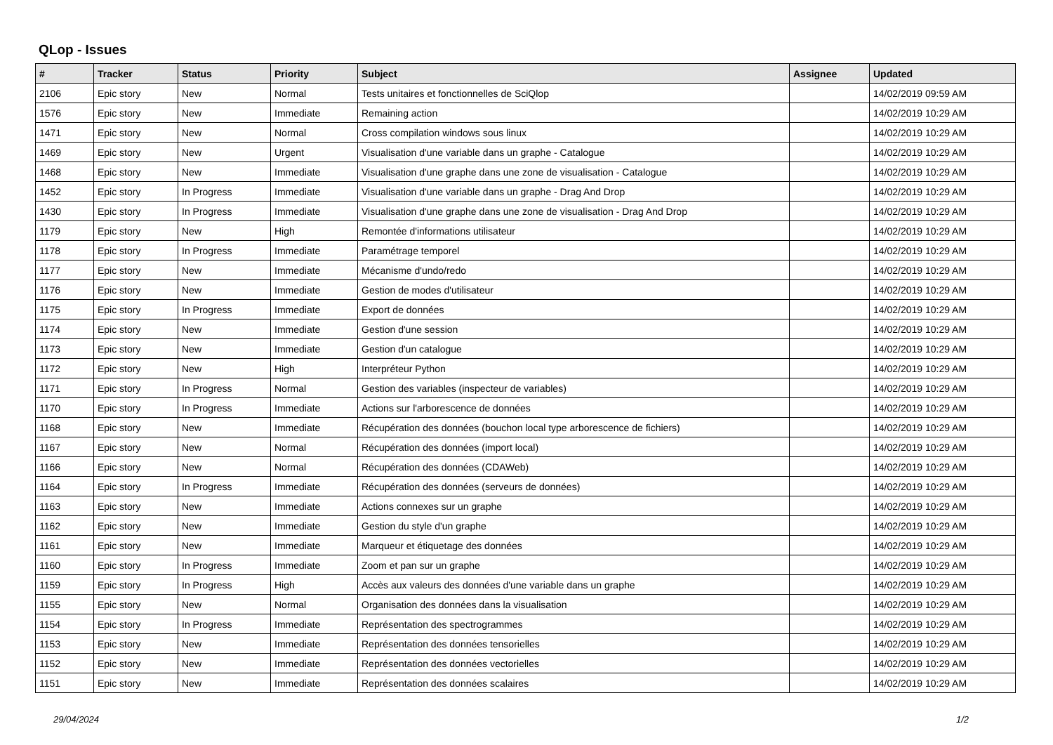QLop - Issues
| # | Tracker | Status | Priority | Subject | Assignee | Updated |
| --- | --- | --- | --- | --- | --- | --- |
| 2106 | Epic story | New | Normal | Tests unitaires et fonctionnelles de SciQlop | | 14/02/2019 09:59 AM |
| 1576 | Epic story | New | Immediate | Remaining action | | 14/02/2019 10:29 AM |
| 1471 | Epic story | New | Normal | Cross compilation windows sous linux | | 14/02/2019 10:29 AM |
| 1469 | Epic story | New | Urgent | Visualisation d'une variable dans un graphe - Catalogue | | 14/02/2019 10:29 AM |
| 1468 | Epic story | New | Immediate | Visualisation d'une graphe dans une zone de visualisation - Catalogue | | 14/02/2019 10:29 AM |
| 1452 | Epic story | In Progress | Immediate | Visualisation d'une variable dans un graphe - Drag And Drop | | 14/02/2019 10:29 AM |
| 1430 | Epic story | In Progress | Immediate | Visualisation d'une graphe dans une zone de visualisation - Drag And Drop | | 14/02/2019 10:29 AM |
| 1179 | Epic story | New | High | Remontée d'informations utilisateur | | 14/02/2019 10:29 AM |
| 1178 | Epic story | In Progress | Immediate | Paramétrage temporel | | 14/02/2019 10:29 AM |
| 1177 | Epic story | New | Immediate | Mécanisme d'undo/redo | | 14/02/2019 10:29 AM |
| 1176 | Epic story | New | Immediate | Gestion de modes d'utilisateur | | 14/02/2019 10:29 AM |
| 1175 | Epic story | In Progress | Immediate | Export de données | | 14/02/2019 10:29 AM |
| 1174 | Epic story | New | Immediate | Gestion d'une session | | 14/02/2019 10:29 AM |
| 1173 | Epic story | New | Immediate | Gestion d'un catalogue | | 14/02/2019 10:29 AM |
| 1172 | Epic story | New | High | Interpréteur Python | | 14/02/2019 10:29 AM |
| 1171 | Epic story | In Progress | Normal | Gestion des variables (inspecteur de variables) | | 14/02/2019 10:29 AM |
| 1170 | Epic story | In Progress | Immediate | Actions sur l'arborescence de données | | 14/02/2019 10:29 AM |
| 1168 | Epic story | New | Immediate | Récupération des données (bouchon local type arborescence de fichiers) | | 14/02/2019 10:29 AM |
| 1167 | Epic story | New | Normal | Récupération des données (import local) | | 14/02/2019 10:29 AM |
| 1166 | Epic story | New | Normal | Récupération des données (CDAWeb) | | 14/02/2019 10:29 AM |
| 1164 | Epic story | In Progress | Immediate | Récupération des données (serveurs de données) | | 14/02/2019 10:29 AM |
| 1163 | Epic story | New | Immediate | Actions connexes sur un graphe | | 14/02/2019 10:29 AM |
| 1162 | Epic story | New | Immediate | Gestion du style d'un graphe | | 14/02/2019 10:29 AM |
| 1161 | Epic story | New | Immediate | Marqueur et étiquetage des données | | 14/02/2019 10:29 AM |
| 1160 | Epic story | In Progress | Immediate | Zoom et pan sur un graphe | | 14/02/2019 10:29 AM |
| 1159 | Epic story | In Progress | High | Accès aux valeurs des données d'une variable dans un graphe | | 14/02/2019 10:29 AM |
| 1155 | Epic story | New | Normal | Organisation des données dans la visualisation | | 14/02/2019 10:29 AM |
| 1154 | Epic story | In Progress | Immediate | Représentation des spectrogrammes | | 14/02/2019 10:29 AM |
| 1153 | Epic story | New | Immediate | Représentation des données tensorielles | | 14/02/2019 10:29 AM |
| 1152 | Epic story | New | Immediate | Représentation des données vectorielles | | 14/02/2019 10:29 AM |
| 1151 | Epic story | New | Immediate | Représentation des données scalaires | | 14/02/2019 10:29 AM |
29/04/2024 1/2